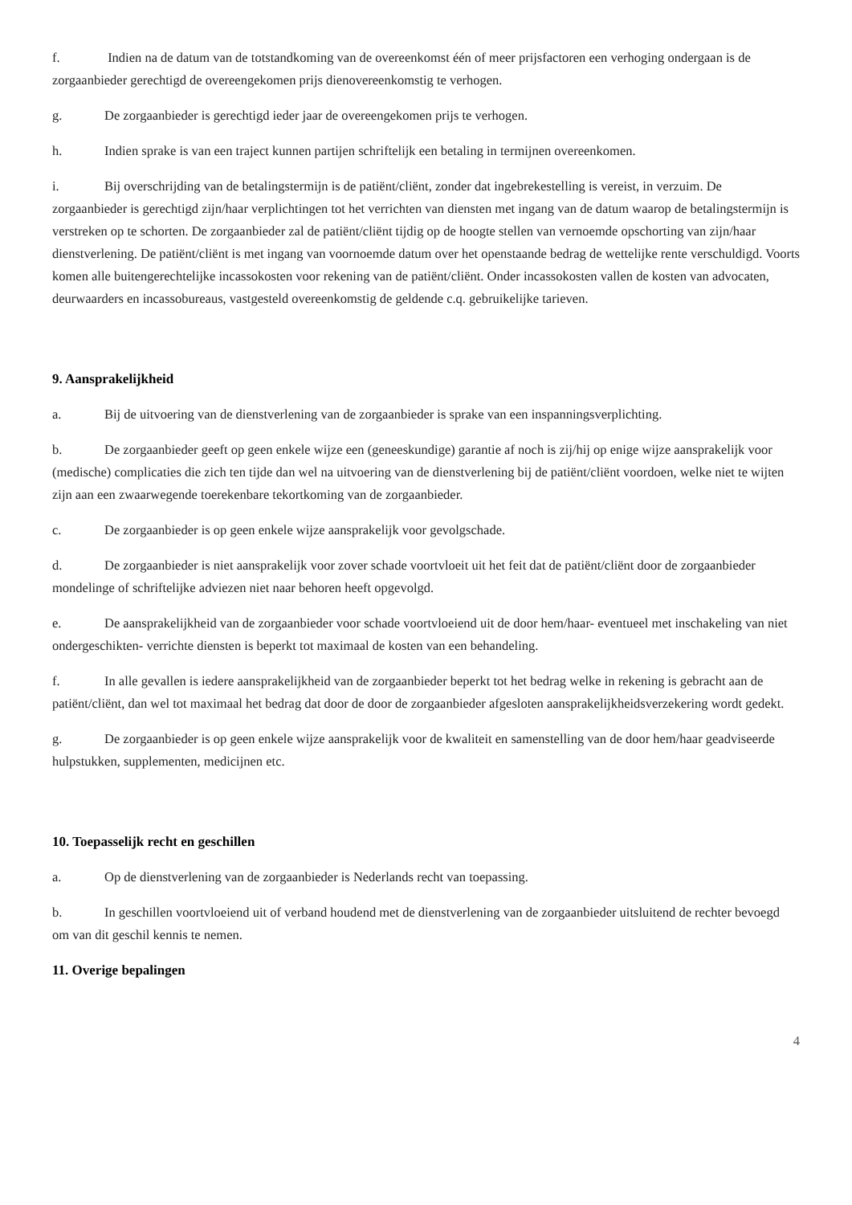f. Indien na de datum van de totstandkoming van de overeenkomst één of meer prijsfactoren een verhoging ondergaan is de zorgaanbieder gerechtigd de overeengekomen prijs dienovereenkomstig te verhogen.
g. De zorgaanbieder is gerechtigd ieder jaar de overeengekomen prijs te verhogen.
h. Indien sprake is van een traject kunnen partijen schriftelijk een betaling in termijnen overeenkomen.
i. Bij overschrijding van de betalingstermijn is de patiënt/cliënt, zonder dat ingebrekestelling is vereist, in verzuim. De zorgaanbieder is gerechtigd zijn/haar verplichtingen tot het verrichten van diensten met ingang van de datum waarop de betalingstermijn is verstreken op te schorten. De zorgaanbieder zal de patiënt/cliënt tijdig op de hoogte stellen van vernoemde opschorting van zijn/haar dienstverlening. De patiënt/cliënt is met ingang van voornoemde datum over het openstaande bedrag de wettelijke rente verschuldigd. Voorts komen alle buitengerechtelijke incassokosten voor rekening van de patiënt/cliënt. Onder incassokosten vallen de kosten van advocaten, deurwaarders en incassobureaus, vastgesteld overeenkomstig de geldende c.q. gebruikelijke tarieven.
9. Aansprakelijkheid
a. Bij de uitvoering van de dienstverlening van de zorgaanbieder is sprake van een inspanningsverplichting.
b. De zorgaanbieder geeft op geen enkele wijze een (geneeskundige) garantie af noch is zij/hij op enige wijze aansprakelijk voor (medische) complicaties die zich ten tijde dan wel na uitvoering van de dienstverlening bij de patiënt/cliënt voordoen, welke niet te wijten zijn aan een zwaarwegende toerekenbare tekortkoming van de zorgaanbieder.
c. De zorgaanbieder is op geen enkele wijze aansprakelijk voor gevolgschade.
d. De zorgaanbieder is niet aansprakelijk voor zover schade voortvloeit uit het feit dat de patiënt/cliënt door de zorgaanbieder mondelinge of schriftelijke adviezen niet naar behoren heeft opgevolgd.
e. De aansprakelijkheid van de zorgaanbieder voor schade voortvloeiend uit de door hem/haar- eventueel met inschakeling van niet ondergeschikten- verrichte diensten is beperkt tot maximaal de kosten van een behandeling.
f. In alle gevallen is iedere aansprakelijkheid van de zorgaanbieder beperkt tot het bedrag welke in rekening is gebracht aan de patiënt/cliënt, dan wel tot maximaal het bedrag dat door de door de zorgaanbieder afgesloten aansprakelijkheidsverzekering wordt gedekt.
g. De zorgaanbieder is op geen enkele wijze aansprakelijk voor de kwaliteit en samenstelling van de door hem/haar geadviseerde hulpstukken, supplementen, medicijnen etc.
10. Toepasselijk recht en geschillen
a. Op de dienstverlening van de zorgaanbieder is Nederlands recht van toepassing.
b. In geschillen voortvloeiend uit of verband houdend met de dienstverlening van de zorgaanbieder uitsluitend de rechter bevoegd om van dit geschil kennis te nemen.
11. Overige bepalingen
4